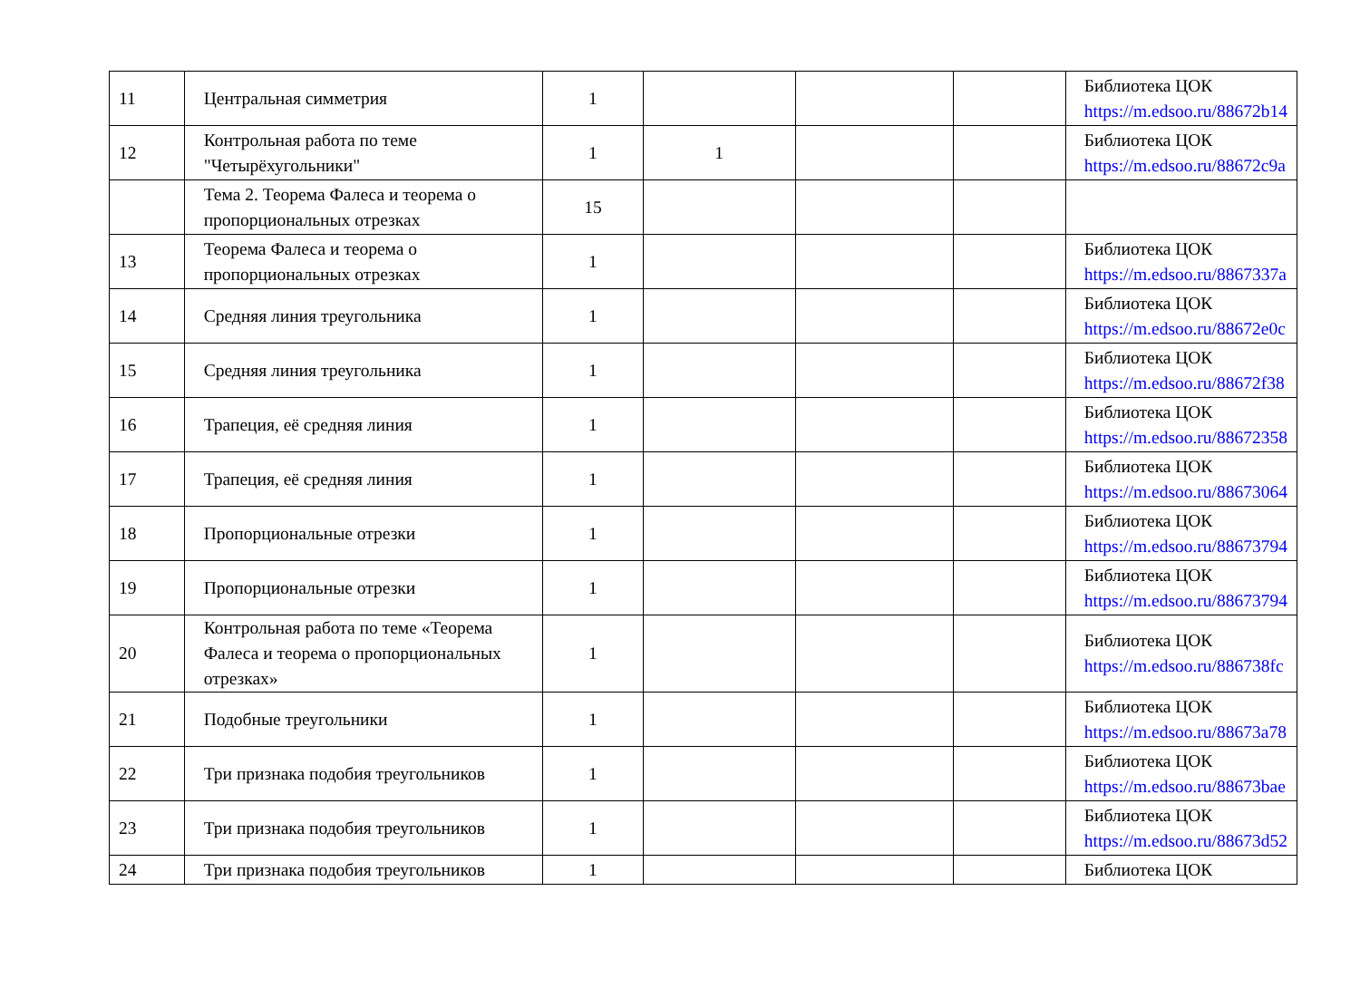| 11 | Центральная симметрия | 1 | | | | Библиотека ЦОК https://m.edsoo.ru/88672b14 |
| 12 | Контрольная работа по теме "Четырёхугольники" | 1 | 1 | | | Библиотека ЦОК https://m.edsoo.ru/88672c9a |
| | Тема 2. Теорема Фалеса и теорема о пропорциональных отрезках | 15 | | | | |
| 13 | Теорема Фалеса и теорема о пропорциональных отрезках | 1 | | | | Библиотека ЦОК https://m.edsoo.ru/8867337a |
| 14 | Средняя линия треугольника | 1 | | | | Библиотека ЦОК https://m.edsoo.ru/88672e0c |
| 15 | Средняя линия треугольника | 1 | | | | Библиотека ЦОК https://m.edsoo.ru/88672f38 |
| 16 | Трапеция, её средняя линия | 1 | | | | Библиотека ЦОК https://m.edsoo.ru/88672358 |
| 17 | Трапеция, её средняя линия | 1 | | | | Библиотека ЦОК https://m.edsoo.ru/88673064 |
| 18 | Пропорциональные отрезки | 1 | | | | Библиотека ЦОК https://m.edsoo.ru/88673794 |
| 19 | Пропорциональные отрезки | 1 | | | | Библиотека ЦОК https://m.edsoo.ru/88673794 |
| 20 | Контрольная работа по теме «Теорема Фалеса и теорема о пропорциональных отрезках» | 1 | | | | Библиотека ЦОК https://m.edsoo.ru/886738fc |
| 21 | Подобные треугольники | 1 | | | | Библиотека ЦОК https://m.edsoo.ru/88673a78 |
| 22 | Три признака подобия треугольников | 1 | | | | Библиотека ЦОК https://m.edsoo.ru/88673bae |
| 23 | Три признака подобия треугольников | 1 | | | | Библиотека ЦОК https://m.edsoo.ru/88673d52 |
| 24 | Три признака подобия треугольников | 1 | | | | Библиотека ЦОК |